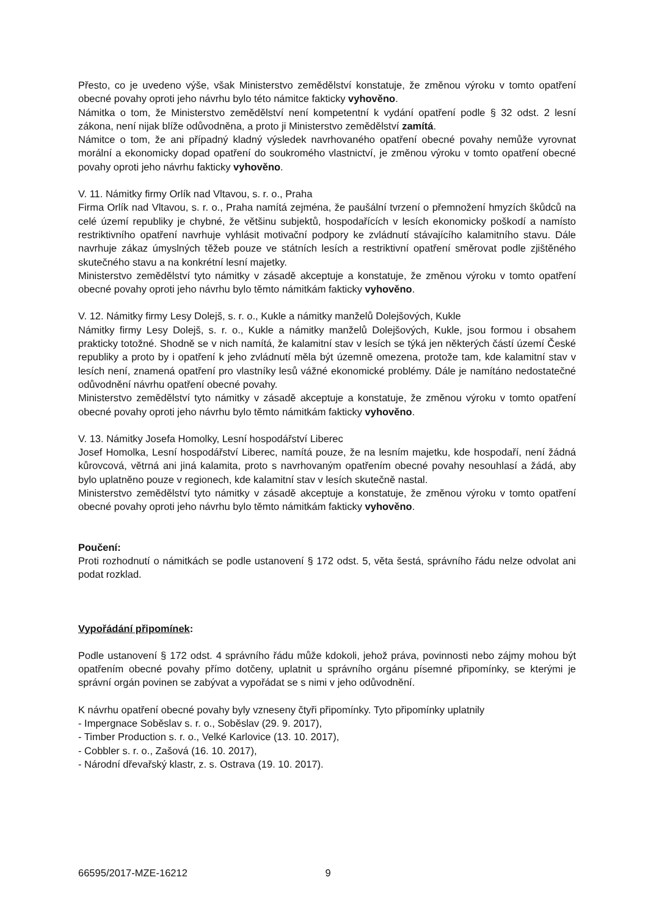Přesto, co je uvedeno výše, však Ministerstvo zemědělství konstatuje, že změnou výroku v tomto opatření obecné povahy oproti jeho návrhu bylo této námitce fakticky vyhověno.
Námitka o tom, že Ministerstvo zemědělství není kompetentní k vydání opatření podle § 32 odst. 2 lesní zákona, není nijak blíže odůvodněna, a proto ji Ministerstvo zemědělství zamítá.
Námitce o tom, že ani případný kladný výsledek navrhovaného opatření obecné povahy nemůže vyrovnat morální a ekonomicky dopad opatření do soukromého vlastnictví, je změnou výroku v tomto opatření obecné povahy oproti jeho návrhu fakticky vyhověno.
V. 11. Námitky firmy Orlík nad Vltavou, s. r. o., Praha
Firma Orlík nad Vltavou, s. r. o., Praha namítá zejména, že paušální tvrzení o přemnožení hmyzích škůdců na celé území republiky je chybné, že většinu subjektů, hospodařících v lesích ekonomicky poškodí a namísto restriktivního opatření navrhuje vyhlásit motivační podpory ke zvládnutí stávajícího kalamitního stavu. Dále navrhuje zákaz úmyslných těžeb pouze ve státních lesích a restriktivní opatření směrovat podle zjištěného skutečného stavu a na konkrétní lesní majetky.
Ministerstvo zemědělství tyto námitky v zásadě akceptuje a konstatuje, že změnou výroku v tomto opatření obecné povahy oproti jeho návrhu bylo těmto námitkám fakticky vyhověno.
V. 12. Námitky firmy Lesy Dolejš, s. r. o., Kukle a námitky manželů Dolejšových, Kukle
Námitky firmy Lesy Dolejš, s. r. o., Kukle a námitky manželů Dolejšových, Kukle, jsou formou i obsahem prakticky totožné. Shodně se v nich namítá, že kalamitní stav v lesích se týká jen některých částí území České republiky a proto by i opatření k jeho zvládnutí měla být územně omezena, protože tam, kde kalamitní stav v lesích není, znamená opatření pro vlastníky lesů vážné ekonomické problémy. Dále je namítáno nedostatečné odůvodnění návrhu opatření obecné povahy.
Ministerstvo zemědělství tyto námitky v zásadě akceptuje a konstatuje, že změnou výroku v tomto opatření obecné povahy oproti jeho návrhu bylo těmto námitkám fakticky vyhověno.
V. 13. Námitky Josefa Homolky, Lesní hospodářství Liberec
Josef Homolka, Lesní hospodářství Liberec, namítá pouze, že na lesním majetku, kde hospodaří, není žádná kůrovcová, větrná ani jiná kalamita, proto s navrhovaným opatřením obecné povahy nesouhlasí a žádá, aby bylo uplatněno pouze v regionech, kde kalamitní stav v lesích skutečně nastal.
Ministerstvo zemědělství tyto námitky v zásadě akceptuje a konstatuje, že změnou výroku v tomto opatření obecné povahy oproti jeho návrhu bylo těmto námitkám fakticky vyhověno.
Poučení:
Proti rozhodnutí o námitkách se podle ustanovení § 172 odst. 5, věta šestá, správního řádu nelze odvolat ani podat rozklad.
Vypořádání připomínek:
Podle ustanovení § 172 odst. 4 správního řádu může kdokoli, jehož práva, povinnosti nebo zájmy mohou být opatřením obecné povahy přímo dotčeny, uplatnit u správního orgánu písemné připomínky, se kterými je správní orgán povinen se zabývat a vypořádat se s nimi v jeho odůvodnění.
K návrhu opatření obecné povahy byly vzneseny čtyři připomínky. Tyto připomínky uplatnily
- Impergnace Soběslav s. r. o., Soběslav (29. 9. 2017),
- Timber Production s. r. o., Velké Karlovice (13. 10. 2017),
- Cobbler s. r. o., Zašová (16. 10. 2017),
- Národní dřevařský klastr, z. s. Ostrava (19. 10. 2017).
66595/2017-MZE-16212 9